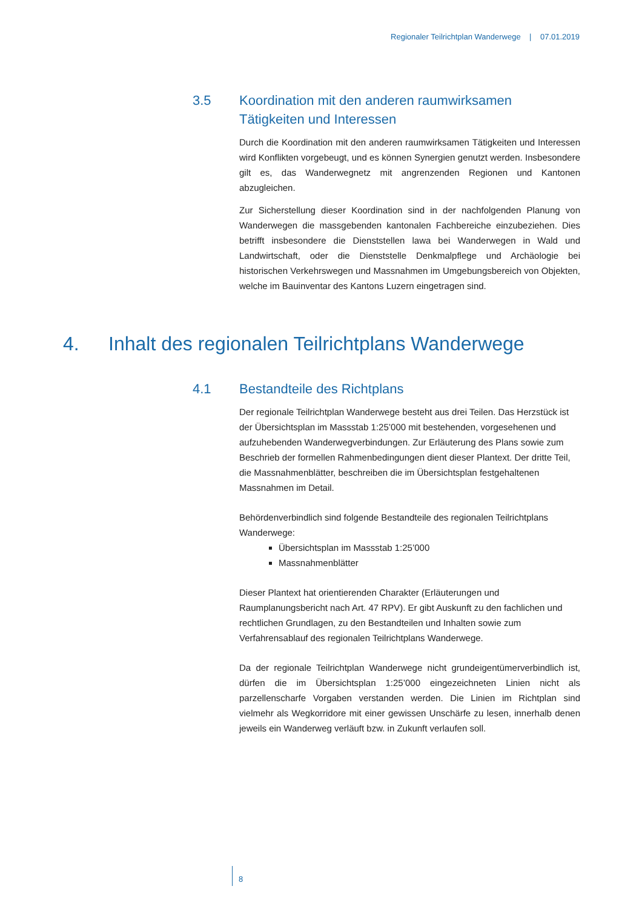Regionaler Teilrichtplan Wanderwege | 07.01.2019
3.5 Koordination mit den anderen raumwirksamen Tätigkeiten und Interessen
Durch die Koordination mit den anderen raumwirksamen Tätigkeiten und Interessen wird Konflikten vorgebeugt, und es können Synergien genutzt werden. Insbesondere gilt es, das Wanderwegnetz mit angrenzenden Regionen und Kantonen abzugleichen.
Zur Sicherstellung dieser Koordination sind in der nachfolgenden Planung von Wanderwegen die massgebenden kantonalen Fachbereiche einzubeziehen. Dies betrifft insbesondere die Dienststellen lawa bei Wanderwegen in Wald und Landwirtschaft, oder die Dienststelle Denkmalpflege und Archäologie bei historischen Verkehrswegen und Massnahmen im Umgebungsbereich von Objekten, welche im Bauinventar des Kantons Luzern eingetragen sind.
4. Inhalt des regionalen Teilrichtplans Wanderwege
4.1 Bestandteile des Richtplans
Der regionale Teilrichtplan Wanderwege besteht aus drei Teilen. Das Herzstück ist der Übersichtsplan im Massstab 1:25’000 mit bestehenden, vorgesehenen und aufzuhebenden Wanderwegverbindungen. Zur Erläuterung des Plans sowie zum Beschrieb der formellen Rahmenbedingungen dient dieser Plantext. Der dritte Teil, die Massnahmenblätter, beschreiben die im Übersichtsplan festgehaltenen Massnahmen im Detail.
Behördenverbindlich sind folgende Bestandteile des regionalen Teilrichtplans Wanderwege:
Übersichtsplan im Massstab 1:25’000
Massnahmenblätter
Dieser Plantext hat orientierenden Charakter (Erläuterungen und Raumplanungsbericht nach Art. 47 RPV). Er gibt Auskunft zu den fachlichen und rechtlichen Grundlagen, zu den Bestandteilen und Inhalten sowie zum Verfahrensablauf des regionalen Teilrichtplans Wanderwege.
Da der regionale Teilrichtplan Wanderwege nicht grundeigentümerverbindlich ist, dürfen die im Übersichtsplan 1:25’000 eingezeichneten Linien nicht als parzellenscharfe Vorgaben verstanden werden. Die Linien im Richtplan sind vielmehr als Wegkorridore mit einer gewissen Unschärfe zu lesen, innerhalb denen jeweils ein Wanderweg verläuft bzw. in Zukunft verlaufen soll.
8